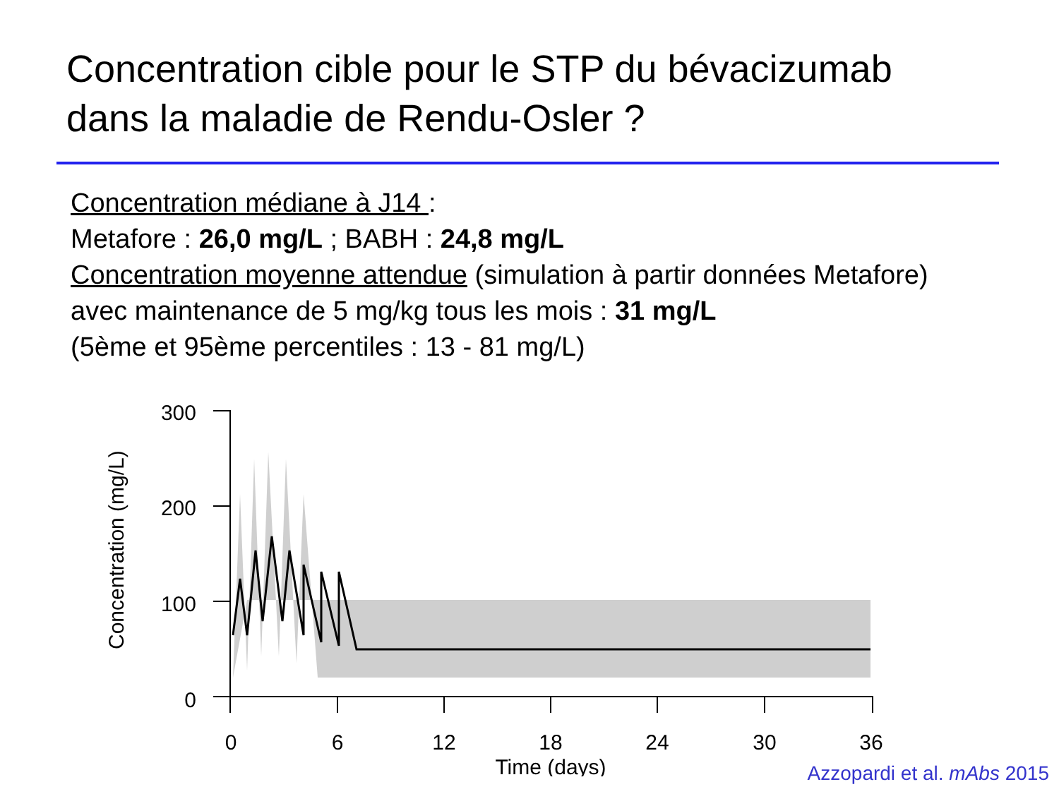Concentration cible pour le STP du bévacizumab
dans la maladie de Rendu-Osler ?
Concentration médiane à J14 :
Metafore : 26,0 mg/L ; BABH : 24,8 mg/L
Concentration moyenne attendue (simulation à partir données Metafore)
avec maintenance de 5 mg/kg tous les mois : 31 mg/L
(5ème et 95ème percentiles : 13 - 81 mg/L)
Concentration (mg/L)
300
200
100
0
0
6
12
18
24
30
36
Time (days)
Azzopardi et al. mAbs 2015